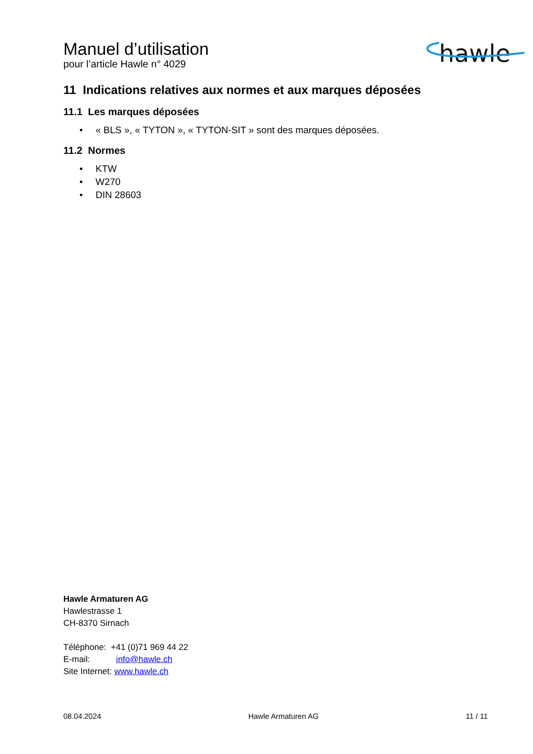Manuel d’utilisation
pour l’article Hawle n° 4029
hawle
11 Indications relatives aux normes et aux marques déposées
11.1 Les marques déposées
• « BLS », « TYTON », « TYTON-SIT » sont des marques déposées.
11.2 Normes
• KTW
• W270
• DIN 28603
Hawle Armaturen AG
Hawlestrasse 1
CH-8370 Sirnach
Téléphone: +41 (0)71 969 44 22
E-mail: info@hawle.ch
Site Internet: www.hawle.ch
08.04.2024 Hawle Armaturen AG 11 / 11